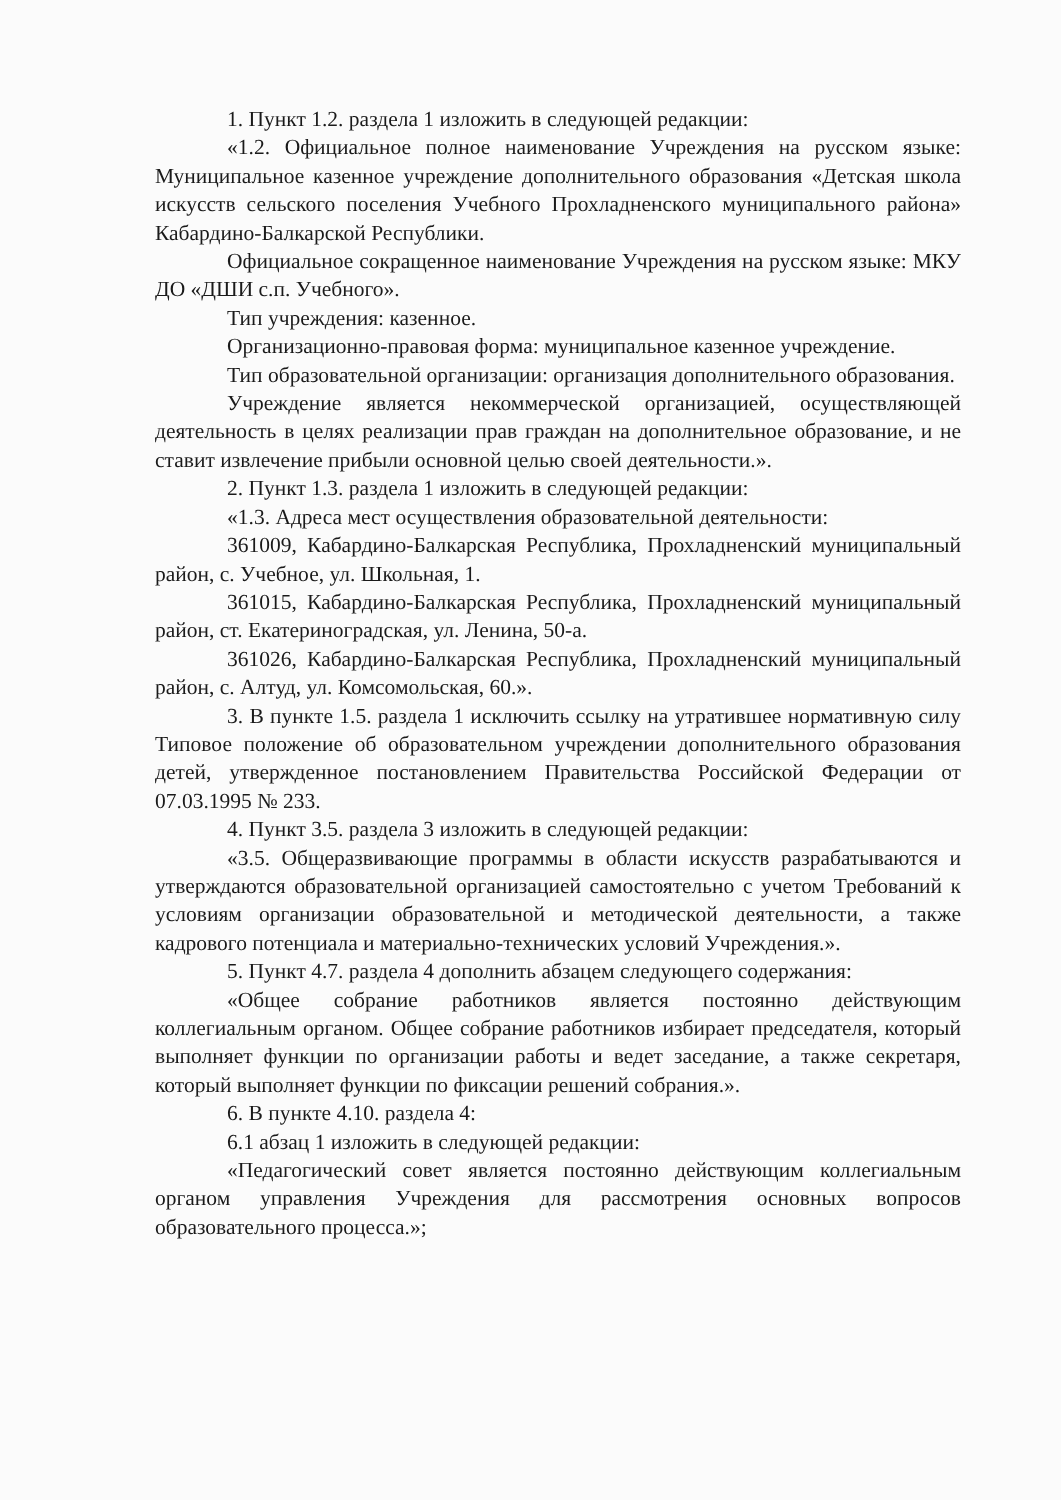1. Пункт 1.2. раздела 1 изложить в следующей редакции:
«1.2. Официальное полное наименование Учреждения на русском языке: Муниципальное казенное учреждение дополнительного образования «Детская школа искусств сельского поселения Учебного Прохладненского муниципального района» Кабардино-Балкарской Республики.
Официальное сокращенное наименование Учреждения на русском языке: МКУ ДО «ДШИ с.п. Учебного».
Тип учреждения: казенное.
Организационно-правовая форма: муниципальное казенное учреждение.
Тип образовательной организации: организация дополнительного образования.
Учреждение является некоммерческой организацией, осуществляющей деятельность в целях реализации прав граждан на дополнительное образование, и не ставит извлечение прибыли основной целью своей деятельности.».
2. Пункт 1.3. раздела 1 изложить в следующей редакции:
«1.3. Адреса мест осуществления образовательной деятельности:
361009, Кабардино-Балкарская Республика, Прохладненский муниципальный район, с. Учебное, ул. Школьная, 1.
361015, Кабардино-Балкарская Республика, Прохладненский муниципальный район, ст. Екатериноградская, ул. Ленина, 50-а.
361026, Кабардино-Балкарская Республика, Прохладненский муниципальный район, с. Алтуд, ул. Комсомольская, 60.».
3. В пункте 1.5. раздела 1 исключить ссылку на утратившее нормативную силу Типовое положение об образовательном учреждении дополнительного образования детей, утвержденное постановлением Правительства Российской Федерации от 07.03.1995 № 233.
4. Пункт 3.5. раздела 3 изложить в следующей редакции:
«3.5. Общеразвивающие программы в области искусств разрабатываются и утверждаются образовательной организацией самостоятельно с учетом Требований к условиям организации образовательной и методической деятельности, а также кадрового потенциала и материально-технических условий Учреждения.».
5. Пункт 4.7. раздела 4 дополнить абзацем следующего содержания:
«Общее собрание работников является постоянно действующим коллегиальным органом. Общее собрание работников избирает председателя, который выполняет функции по организации работы и ведет заседание, а также секретаря, который выполняет функции по фиксации решений собрания.».
6. В пункте 4.10. раздела 4:
6.1 абзац 1 изложить в следующей редакции:
«Педагогический совет является постоянно действующим коллегиальным органом управления Учреждения для рассмотрения основных вопросов образовательного процесса.»;